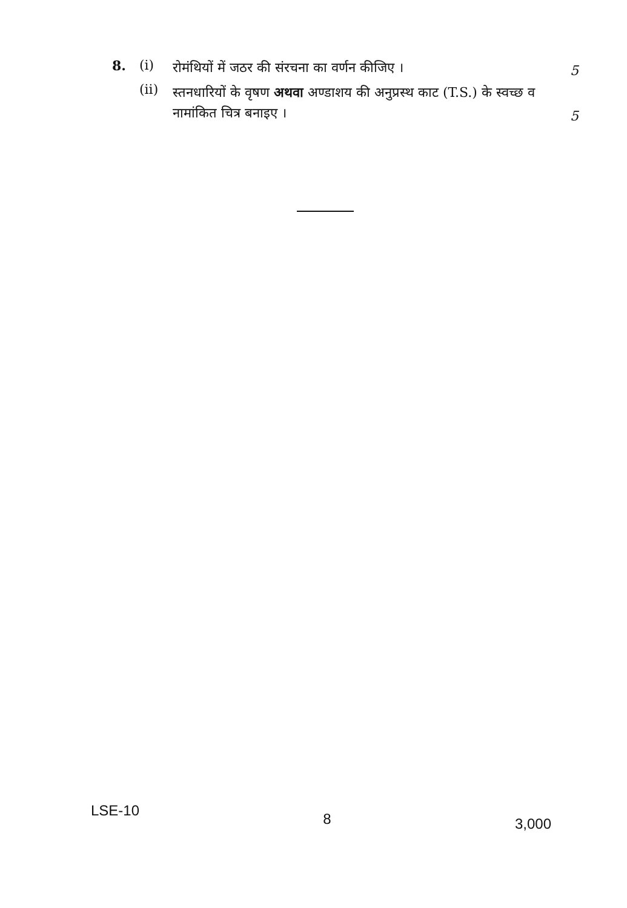8. (i) रोमंथियों में जठर की संरचना का वर्णन कीजिए । 5
(ii) स्तनधारियों के वृषण अथवा अण्डाशय की अनुप्रस्थ काट (T.S.) के स्वच्छ व नामांकित चित्र बनाइए । 5
LSE-10 8 3,000